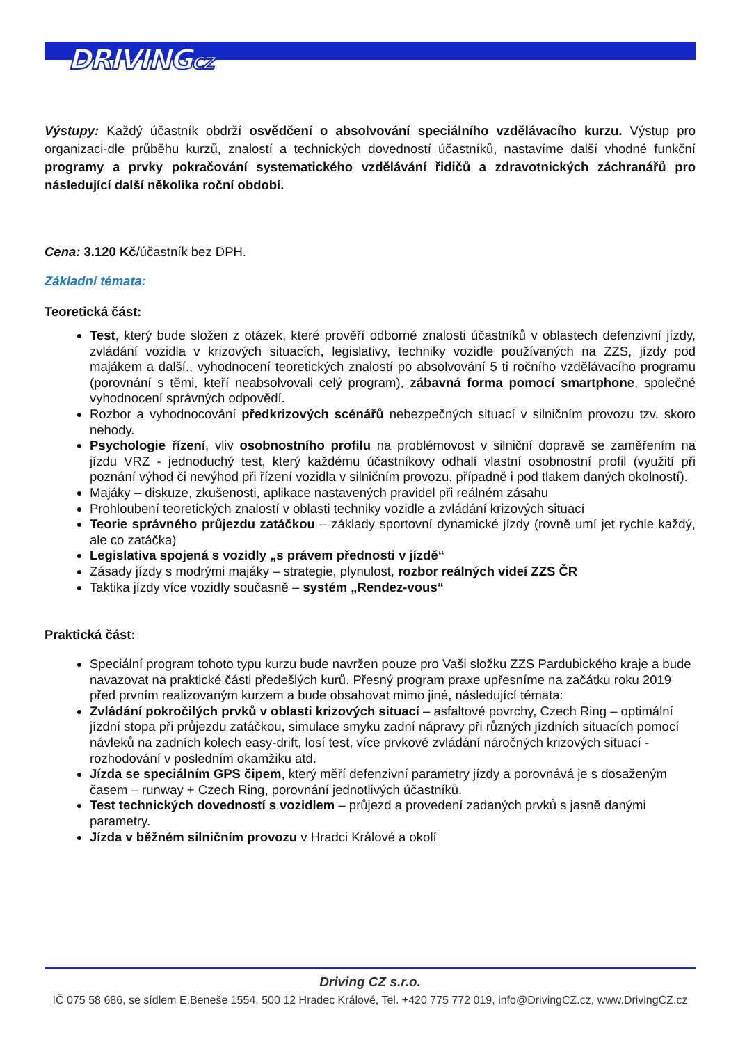DRIVINGCZ
Výstupy: Každý účastník obdrží osvědčení o absolvování speciálního vzdělávacího kurzu. Výstup pro organizaci-dle průběhu kurzů, znalostí a technických dovedností účastníků, nastavíme další vhodné funkční programy a prvky pokračování systematického vzdělávání řidičů a zdravotnických záchranářů pro následující další několika roční období.
Cena: 3.120 Kč/účastník bez DPH.
Základní témata:
Teoretická část:
Test, který bude složen z otázek, které prověří odborné znalosti účastníků v oblastech defenzivní jízdy, zvládání vozidla v krizových situacích, legislativy, techniky vozidle používaných na ZZS, jízdy pod majákem a další., vyhodnocení teoretických znalostí po absolvování 5 ti ročního vzdělávacího programu (porovnání s těmi, kteří neabsolvovali celý program), zábavná forma pomocí smartphone, společné vyhodnocení správných odpovědí.
Rozbor a vyhodnocování předkrizových scénářů nebezpečných situací v silničním provozu tzv. skoro nehody.
Psychologie řízení, vliv osobnostního profilu na problémovost v silniční dopravě se zaměřením na jízdu VRZ - jednoduchý test, který každému účastníkovy odhalí vlastní osobnostní profil (využití při poznání výhod či nevýhod při řízení vozidla v silničním provozu, případně i pod tlakem daných okolností).
Majáky – diskuze, zkušenosti, aplikace nastavených pravidel při reálném zásahu
Prohloubení teoretických znalostí v oblasti techniky vozidle a zvládání krizových situací
Teorie správného průjezdu zatáčkou – základy sportovní dynamické jízdy (rovně umí jet rychle každý, ale co zatáčka)
Legislativa spojená s vozidly „s právem přednosti v jízdě“
Zásady jízdy s modrými majáky – strategie, plynulost, rozbor reálných videí ZZS ČR
Taktika jízdy více vozidly současně – systém „Rendez-vous“
Praktická část:
Speciální program tohoto typu kurzu bude navržen pouze pro Vaši složku ZZS Pardubického kraje a bude navazovat na praktické části předešlých kurů. Přesný program praxe upřesníme na začátku roku 2019 před prvním realizovaným kurzem a bude obsahovat mimo jiné, následující témata:
Zvládání pokročilých prvků v oblasti krizových situací – asfaltové povrchy, Czech Ring – optimální jízdní stopa při průjezdu zatáčkou, simulace smyku zadní nápravy při různých jízdních situacích pomocí návleků na zadních kolech easy-drift, losí test, více prvkové zvládání náročných krizových situací - rozhodování v posledním okamžiku atd.
Jízda se speciálním GPS čipem, který měří defenzivní parametry jízdy a porovnává je s dosaženým časem – runway + Czech Ring, porovnání jednotlivých účastníků.
Test technických dovedností s vozidlem – průjezd a provedení zadaných prvků s jasně danými parametry.
Jízda v běžném silničním provozu v Hradci Králové a okolí
Driving CZ s.r.o.
IČ 075 58 686, se sídlem E.Beneše 1554, 500 12 Hradec Králové, Tel. +420 775 772 019, info@DrivingCZ.cz, www.DrivingCZ.cz